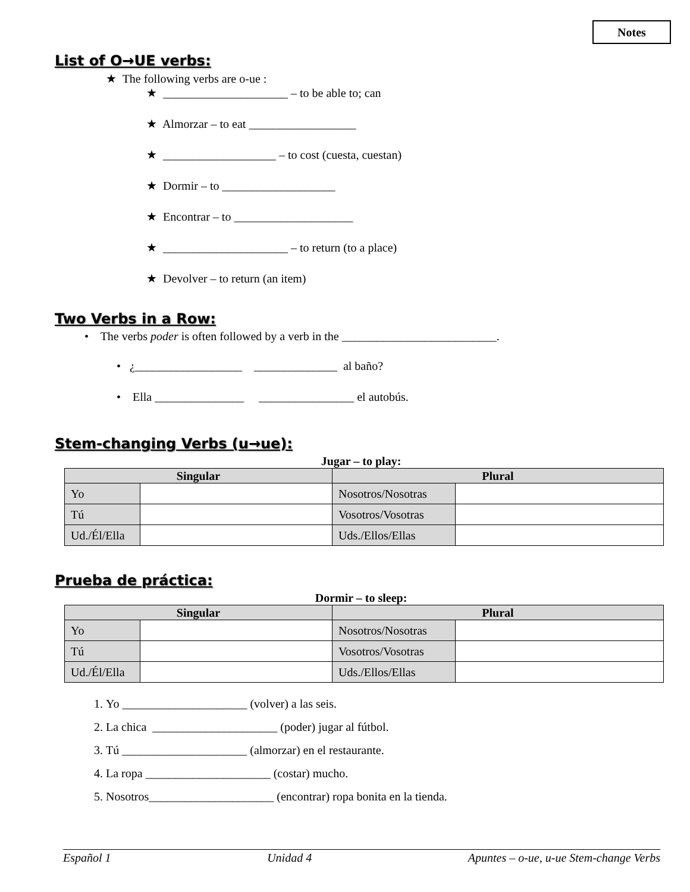Notes
List of O→UE verbs:
★ The following verbs are o-ue :
★ _____________________ – to be able to; can
★ Almorzar – to eat __________________
★ ___________________ – to cost (cuesta, cuestan)
★ Dormir – to ___________________
★ Encontrar – to ____________________
★ _____________________ – to return (to a place)
★ Devolver – to return (an item)
Two Verbs in a Row:
• The verbs poder is often followed by a verb in the __________________________.
• ¿__________________ ______________ al baño?
• Ella _______________ ________________ el autobús.
Stem-changing Verbs (u→ue):
Jugar – to play:
| Singular | | Plural | |
| --- | --- | --- | --- |
| Yo | | Nosotros/Nosotras | |
| Tú | | Vosotros/Vosotras | |
| Ud./Él/Ella | | Uds./Ellos/Ellas | |
Prueba de práctica:
Dormir – to sleep:
| Singular | | Plural | |
| --- | --- | --- | --- |
| Yo | | Nosotros/Nosotras | |
| Tú | | Vosotros/Vosotras | |
| Ud./Él/Ella | | Uds./Ellos/Ellas | |
1. Yo _____________________ (volver) a las seis.
2. La chica _____________________ (poder) jugar al fútbol.
3. Tú _____________________ (almorzar) en el restaurante.
4. La ropa _____________________ (costar) mucho.
5. Nosotros_____________________ (encontrar) ropa bonita en la tienda.
Español 1 Unidad 4 Apuntes – o-ue, u-ue Stem-change Verbs